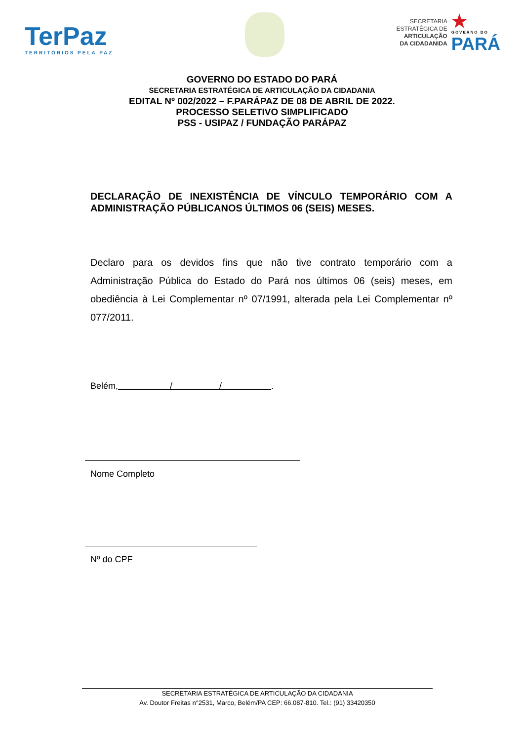TerPaz
TERRITÓRIOS PELA PAZ
SECRETARIA
ESTRATÉGICA DE
ARTICULAÇÃO
DA CIDADANIDA
★
GOVERNO DO
PARÁ
GOVERNO DO ESTADO DO PARÁ
SECRETARIA ESTRATÉGICA DE ARTICULAÇÃO DA CIDADANIA
EDITAL Nº 002/2022 – F.PARÁPAZ DE 08 DE ABRIL DE 2022.
PROCESSO SELETIVO SIMPLIFICADO
PSS - USIPAZ / FUNDAÇÃO PARÁPAZ
DECLARAÇÃO DE INEXISTÊNCIA DE VÍNCULO TEMPORÁRIO COM A ADMINISTRAÇÃO PÚBLICANOS ÚLTIMOS 06 (SEIS) MESES.
Declaro para os devidos fins que não tive contrato temporário com a Administração Pública do Estado do Pará nos últimos 06 (seis) meses, em obediência à Lei Complementar nº 07/1991, alterada pela Lei Complementar nº 077/2011.
Belém, / / .
Nome Completo
Nº do CPF
SECRETARIA ESTRATÉGICA DE ARTICULAÇÃO DA CIDADANIA
Av. Doutor Freitas n°2531, Marco, Belém/PA CEP: 66.087-810. Tel.: (91) 33420350